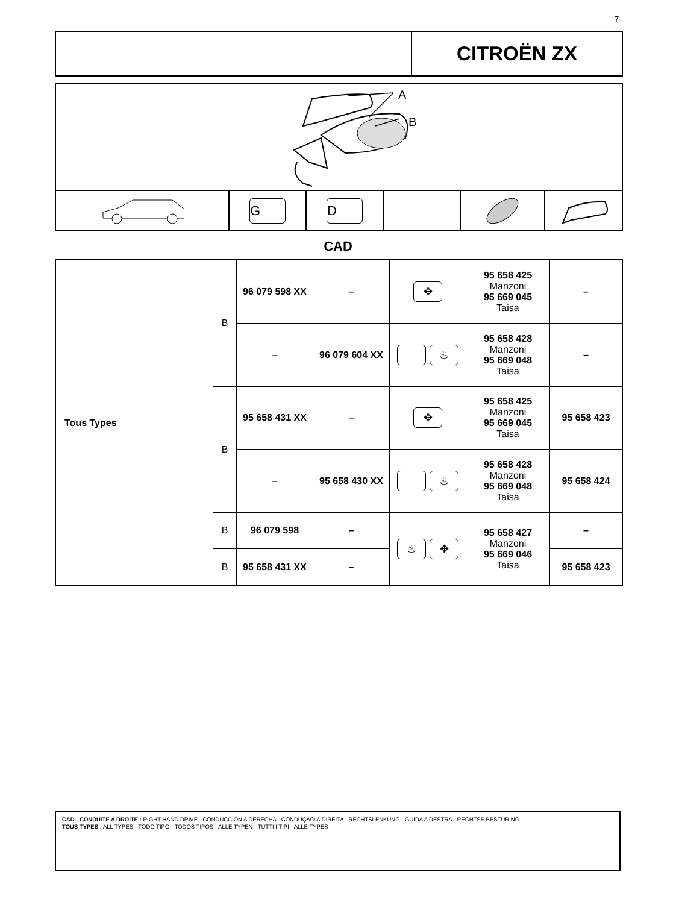7
CITROËN ZX
A
B
G D
CAD
| Tous Types | B | 96 079 598 XX | – | ✥ | 95 658 425 Manzoni 95 669 045 Taisa | – |
| | | – | 96 079 604 XX | ♨ | 95 658 428 Manzoni 95 669 048 Taisa | – |
| | B | 95 658 431 XX | – | ✥ | 95 658 425 Manzoni 95 669 045 Taisa | 95 658 423 |
| | | – | 95 658 430 XX | ♨ | 95 658 428 Manzoni 95 669 048 Taisa | 95 658 424 |
| | B | 96 079 598 | – | ♨ ✥ | 95 658 427 Manzoni 95 669 046 Taisa | – |
| | B | 95 658 431 XX | – | | | 95 658 423 |
CAD - CONDUITE A DROITE : RIGHT HAND DRIVE - CONDUCCIÓN A DERECHA - CONDUÇÃO À DIREITA - RECHTSLENKUNG - GUIDA A DESTRA - RECHTSE BESTURING
TOUS TYPES : ALL TYPES - TODO TIPO - TODOS TIPOS - ALLE TYPEN - TUTTI I TIPI - ALLE TYPES